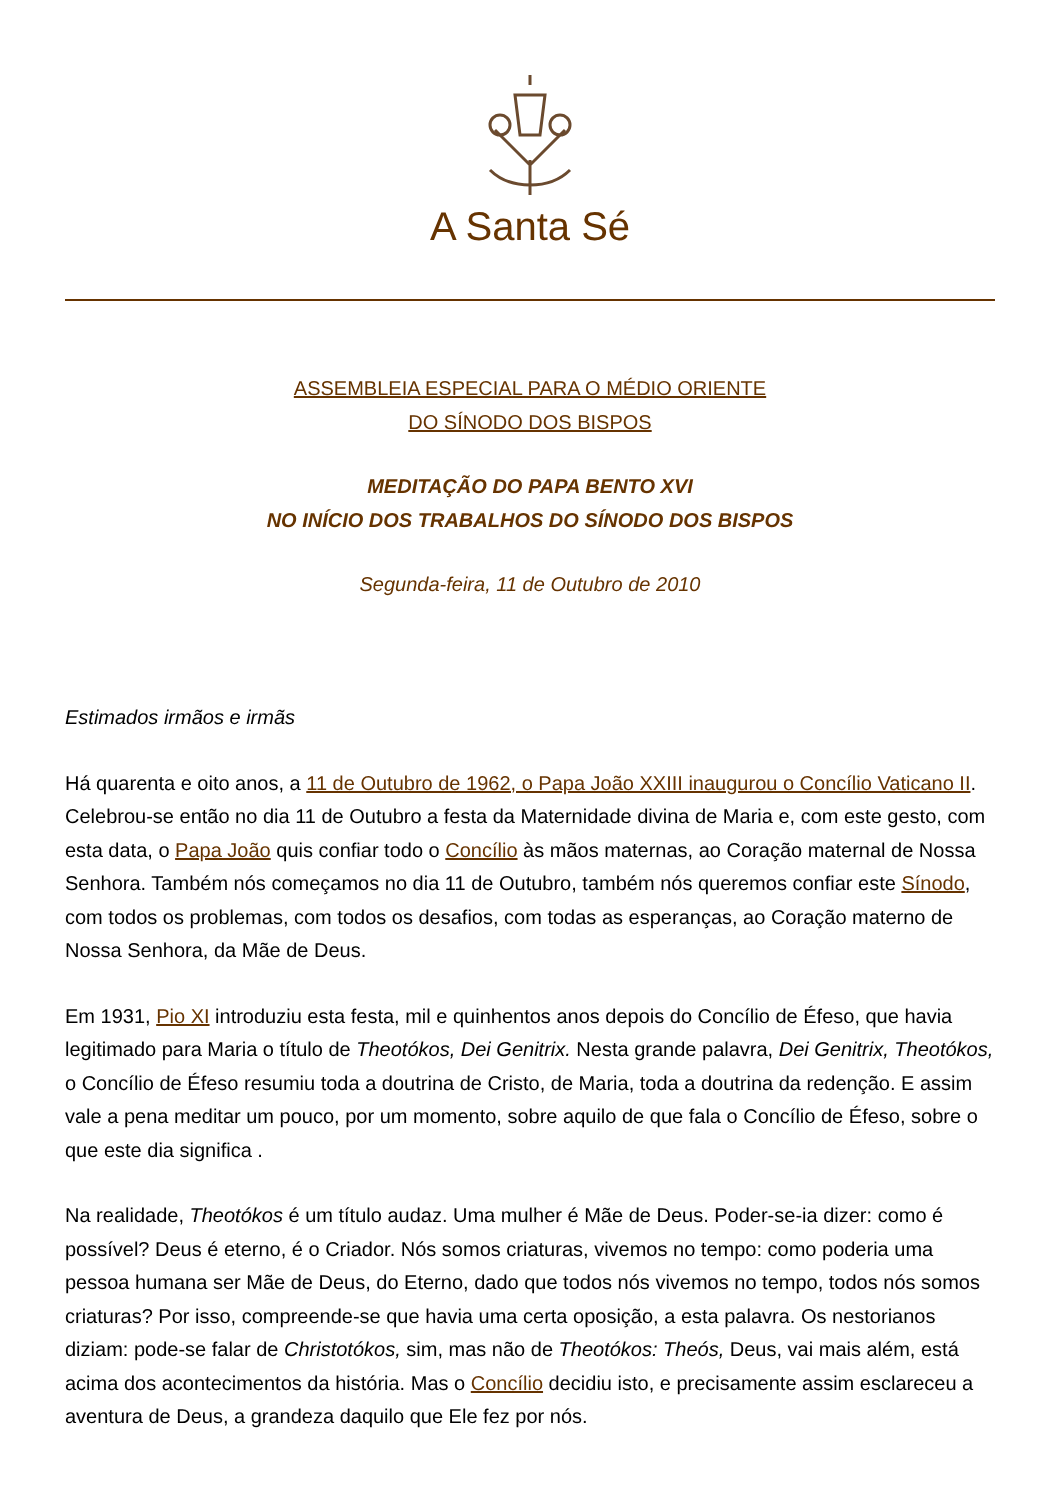A Santa Sé
ASSEMBLEIA ESPECIAL PARA O MÉDIO ORIENTE
DO SÍNODO DOS BISPOS
MEDITAÇÃO DO PAPA BENTO XVI
NO INÍCIO DOS TRABALHOS DO SÍNODO DOS BISPOS
Segunda-feira, 11 de Outubro de 2010
Estimados irmãos e irmãs
Há quarenta e oito anos, a 11 de Outubro de 1962, o Papa João XXIII inaugurou o Concílio Vaticano II. Celebrou-se então no dia 11 de Outubro a festa da Maternidade divina de Maria e, com este gesto, com esta data, o Papa João quis confiar todo o Concílio às mãos maternas, ao Coração maternal de Nossa Senhora. Também nós começamos no dia 11 de Outubro, também nós queremos confiar este Sínodo, com todos os problemas, com todos os desafios, com todas as esperanças, ao Coração materno de Nossa Senhora, da Mãe de Deus.
Em 1931, Pio XI introduziu esta festa, mil e quinhentos anos depois do Concílio de Éfeso, que havia legitimado para Maria o título de Theotókos, Dei Genitrix. Nesta grande palavra, Dei Genitrix, Theotókos, o Concílio de Éfeso resumiu toda a doutrina de Cristo, de Maria, toda a doutrina da redenção. E assim vale a pena meditar um pouco, por um momento, sobre aquilo de que fala o Concílio de Éfeso, sobre o que este dia significa .
Na realidade, Theotókos é um título audaz. Uma mulher é Mãe de Deus. Poder-se-ia dizer: como é possível? Deus é eterno, é o Criador. Nós somos criaturas, vivemos no tempo: como poderia uma pessoa humana ser Mãe de Deus, do Eterno, dado que todos nós vivemos no tempo, todos nós somos criaturas? Por isso, compreende-se que havia uma certa oposição, a esta palavra. Os nestorianos diziam: pode-se falar de Christotókos, sim, mas não de Theotókos: Theós, Deus, vai mais além, está acima dos acontecimentos da história. Mas o Concílio decidiu isto, e precisamente assim esclareceu a aventura de Deus, a grandeza daquilo que Ele fez por nós.